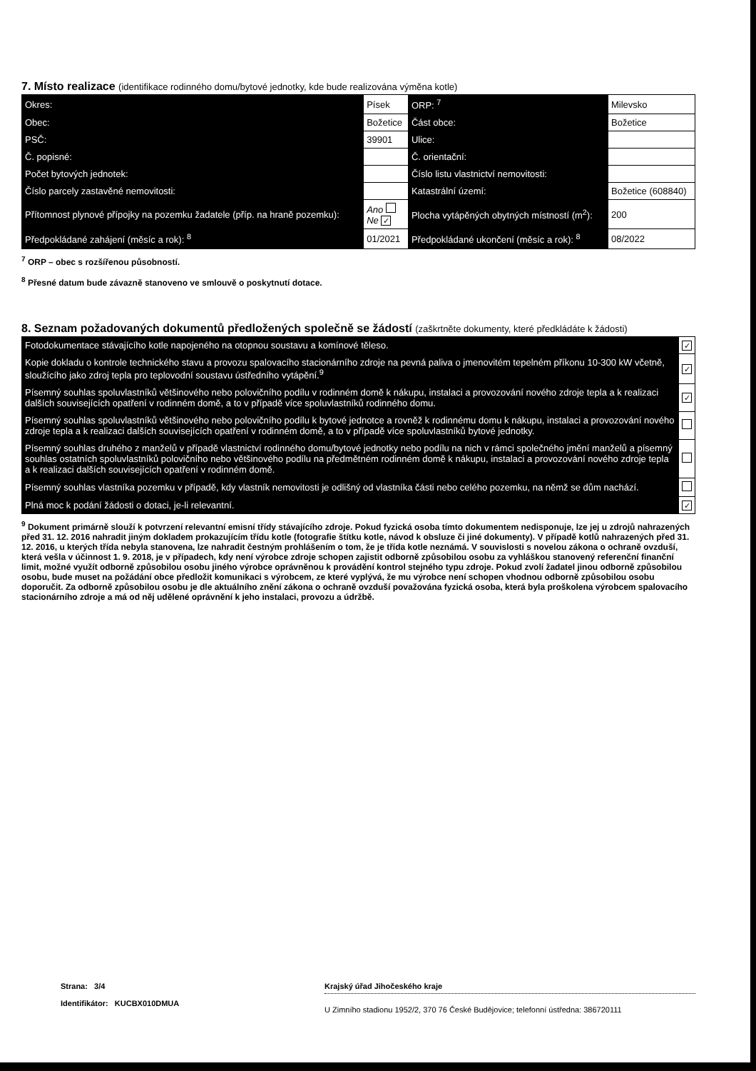7. Místo realizace (identifikace rodinného domu/bytové jednotky, kde bude realizována výměna kotle)
| Okres: | Písek | | ORP: <sup>7</sup> | Milevsko | |
| Obec: | Božetice | | Část obce: | Božetice | |
| PSČ: | 39901 | | Ulice: | | |
| Č. popisné: | | | Č. orientační: | | |
| Počet bytových jednotek: | | | Číslo listu vlastnictví nemovitosti: | | |
| Číslo parcely zastavěné nemovitosti: | | | Katastrální území: | Božetice (608840) | |
| Přítomnost plynové přípojky na pozemku žadatele (příp. na hraně pozemku): | | Ano Ne ✓ | Plocha vytápěných obytných místností (m<sup>2</sup>): | | 200 |
| Předpokládané zahájení (měsíc a rok): <sup>8</sup> | | 01/2021 | Předpokládané ukončení (měsíc a rok): <sup>8</sup> | | 08/2022 |
<sup>7</sup> ORP – obec s rozšířenou působností.
<sup>8</sup> Přesné datum bude závazně stanoveno ve smlouvě o poskytnutí dotace.
8. Seznam požadovaných dokumentů předložených společně se žádostí (zaškrtněte dokumenty, které předkládáte k žádosti)
| Fotodokumentace stávajícího kotle napojeného na otopnou soustavu a komínové těleso. | ✓ |
| Kopie dokladu o kontrole technického stavu a provozu spalovacího stacionárního zdroje na pevná paliva o jmenovitém tepelném příkonu 10-300 kW včetně, sloužícího jako zdroj tepla pro teplovodní soustavu ústředního vytápění.<sup>9</sup> | ✓ |
| Písemný souhlas spoluvlastníků většinového nebo polovičního podílu v rodinném domě k nákupu, instalaci a provozování nového zdroje tepla a k realizaci dalších souvisejících opatření v rodinném domě, a to v případě více spoluvlastníků rodinného domu. | ✓ |
| Písemný souhlas spoluvlastníků většinového nebo polovičního podílu k bytové jednotce a rovněž k rodinnému domu k nákupu, instalaci a provozování nového zdroje tepla a k realizaci dalších souvisejících opatření v rodinném domě, a to v případě více spoluvlastníků bytové jednotky. | |
| Písemný souhlas druhého z manželů v případě vlastnictví rodinného domu/bytové jednotky nebo podílu na nich v rámci společného jmění manželů a písemný souhlas ostatních spoluvlastníků polovičního nebo většinového podílu na předmětném rodinném domě k nákupu, instalaci a provozování nového zdroje tepla a k realizaci dalších souvisejících opatření v rodinném domě. | |
| Písemný souhlas vlastníka pozemku v případě, kdy vlastník nemovitosti je odlišný od vlastníka části nebo celého pozemku, na němž se dům nachází. | |
| Plná moc k podání žádosti o dotaci, je-li relevantní. | ✓ |
<sup>9</sup> Dokument primárně slouží k potvrzení relevantní emisní třídy stávajícího zdroje. Pokud fyzická osoba tímto dokumentem nedisponuje, lze jej u zdrojů nahrazených před 31. 12. 2016 nahradit jiným dokladem prokazujícím třídu kotle (fotografie štítku kotle, návod k obsluze či jiné dokumenty). V případě kotlů nahrazených před 31. 12. 2016, u kterých třída nebyla stanovena, lze nahradit čestným prohlášením o tom, že je třída kotle neznámá. V souvislosti s novelou zákona o ochraně ovzduší, která vešla v účinnost 1. 9. 2018, je v případech, kdy není výrobce zdroje schopen zajistit odborně způsobilou osobu za vyhláškou stanovený referenční finanční limit, možné využít odborně způsobilou osobu jiného výrobce oprávněnou k provádění kontrol stejného typu zdroje. Pokud zvolí žadatel jinou odborně způsobilou osobu, bude muset na požádání obce předložit komunikaci s výrobcem, ze které vyplývá, že mu výrobce není schopen vhodnou odborně způsobilou osobu doporučit. Za odborně způsobilou osobu je dle aktuálního znění zákona o ochraně ovzduší považována fyzická osoba, která byla proškolena výrobcem spalovacího stacionárního zdroje a má od něj udělené oprávnění k jeho instalaci, provozu a údržbě.
Strana: 3/4
Identifikátor: KUCBX010DMUA
Krajský úřad Jihočeského kraje
U Zimního stadionu 1952/2, 370 76 České Budějovice; telefonní ústředna: 386720111